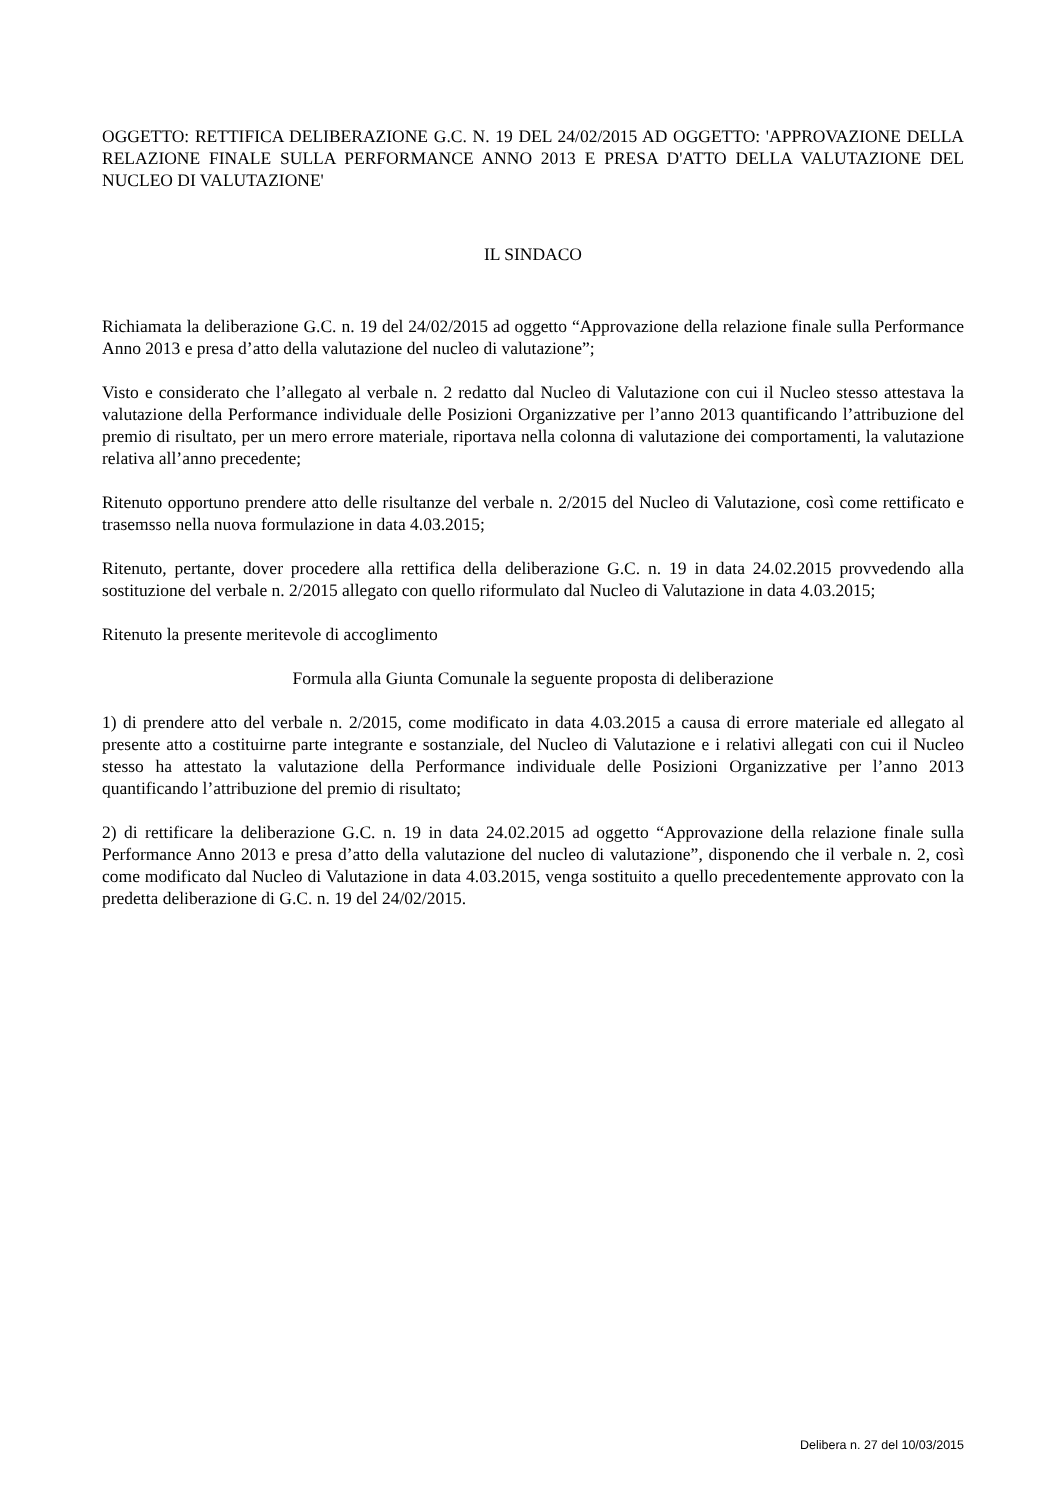OGGETTO: RETTIFICA DELIBERAZIONE G.C. N. 19 DEL 24/02/2015 AD OGGETTO: 'APPROVAZIONE DELLA RELAZIONE FINALE SULLA PERFORMANCE ANNO 2013 E PRESA D'ATTO DELLA VALUTAZIONE DEL NUCLEO DI VALUTAZIONE'
IL SINDACO
Richiamata la deliberazione G.C. n. 19 del 24/02/2015 ad oggetto “Approvazione della relazione finale sulla Performance Anno 2013 e presa d’atto della valutazione del nucleo di valutazione”;
Visto e considerato che l’allegato al verbale n. 2 redatto dal Nucleo di Valutazione con cui il Nucleo stesso attestava la valutazione della Performance individuale delle Posizioni Organizzative per l’anno 2013 quantificando l’attribuzione del premio di risultato, per un mero errore materiale, riportava nella colonna di valutazione dei comportamenti, la valutazione relativa all’anno precedente;
Ritenuto opportuno prendere atto delle risultanze del verbale n. 2/2015 del Nucleo di Valutazione, così come rettificato e trasemsso nella nuova formulazione in data 4.03.2015;
Ritenuto, pertante, dover procedere alla rettifica della deliberazione G.C. n. 19 in data 24.02.2015 provvedendo alla sostituzione del verbale n. 2/2015 allegato con quello riformulato dal Nucleo di Valutazione in data 4.03.2015;
Ritenuto la presente meritevole di accoglimento
Formula alla Giunta Comunale la seguente proposta di deliberazione
1) di prendere atto del verbale n. 2/2015, come modificato in data 4.03.2015 a causa di errore materiale ed allegato al presente atto a costituirne parte integrante e sostanziale, del Nucleo di Valutazione e i relativi allegati con cui il Nucleo stesso ha attestato la valutazione della Performance individuale delle Posizioni Organizzative per l’anno 2013 quantificando l’attribuzione del premio di risultato;
2) di rettificare la deliberazione G.C. n. 19 in data 24.02.2015 ad oggetto “Approvazione della relazione finale sulla Performance Anno 2013 e presa d’atto della valutazione del nucleo di valutazione”, disponendo che il verbale n. 2, così come modificato dal Nucleo di Valutazione in data 4.03.2015, venga sostituito a quello precedentemente approvato con la predetta deliberazione di G.C. n. 19 del 24/02/2015.
Delibera n. 27 del 10/03/2015